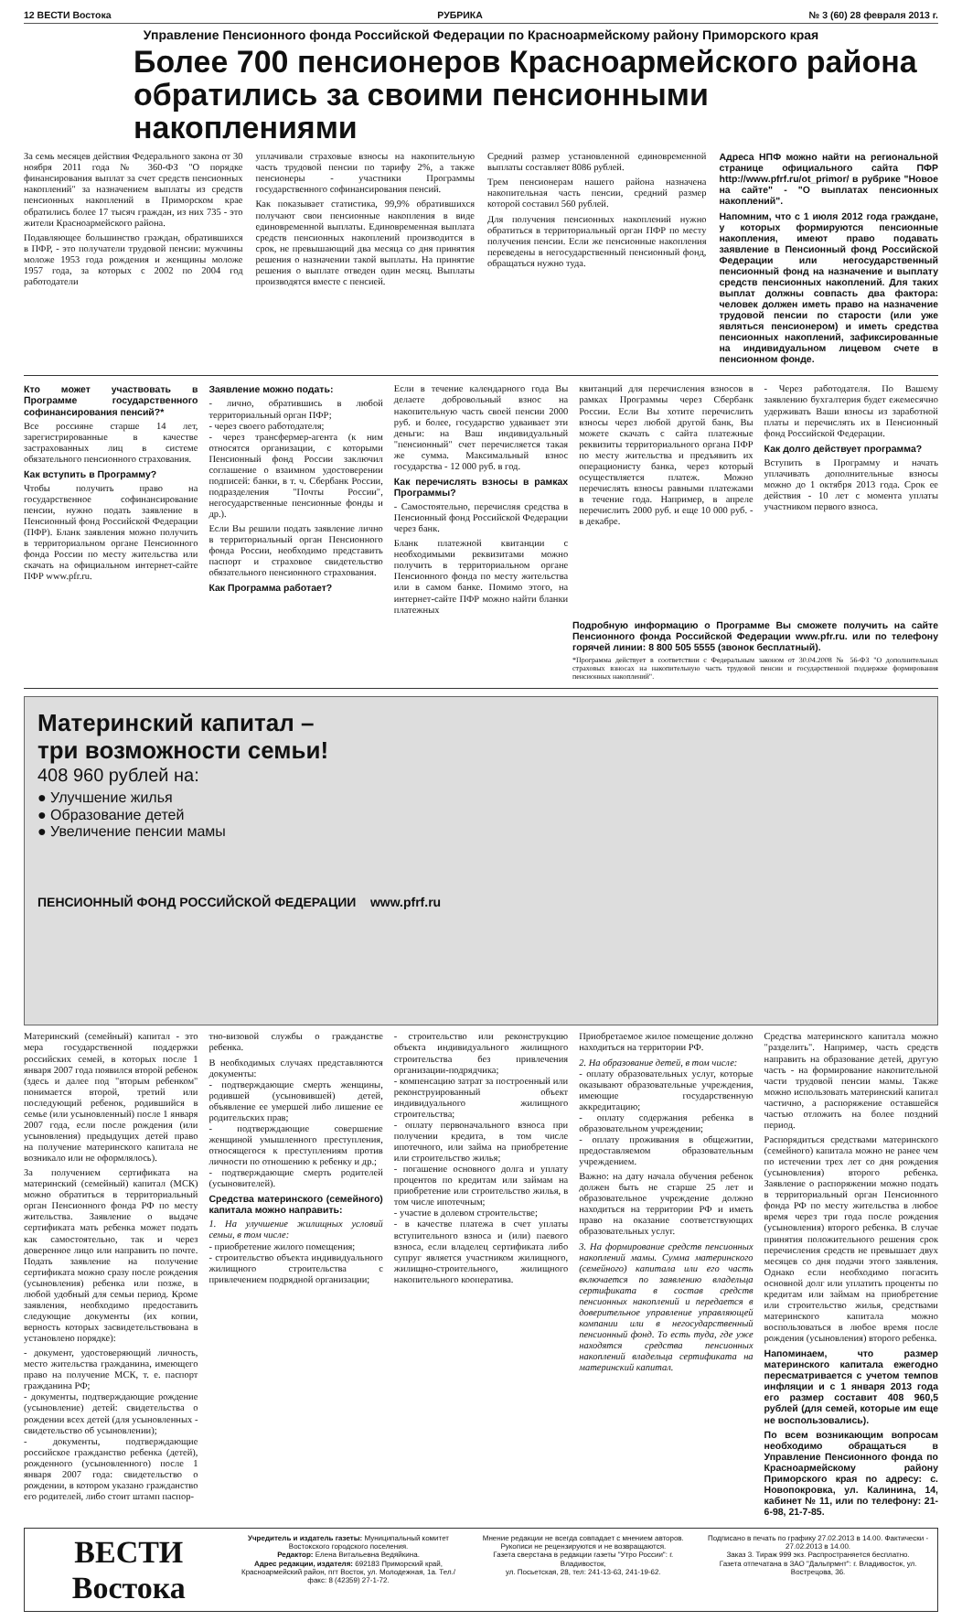12 ВЕСТИ Востока РУБРИКА № 3 (60) 28 февраля 2013 г.
Управление Пенсионного фонда Российской Федерации по Красноармейскому району Приморского края
Более 700 пенсионеров Красноармейского района обратились за своими пенсионными накоплениями
За семь месяцев действия Федерального закона от 30 ноября 2011 года № 360-ФЗ "О порядке финансирования выплат за счет средств пенсионных накоплений" за назначением выплаты из средств пенсионных накоплений в Приморском крае обратились более 17 тысяч граждан, из них 735 - это жители Красноармейского района.
Подавляющее большинство граждан, обратившихся в ПФР, - это получатели трудовой пенсии: мужчины моложе 1953 года рождения и женщины моложе 1957 года, за которых с 2002 по 2004 год работодатели
уплачивали страховые взносы на накопительную часть трудовой пенсии по тарифу 2%, а также пенсионеры - участники Программы государственного софинансирования пенсий.
Как показывает статистика, 99,9% обратившихся получают свои пенсионные накопления в виде единовременной выплаты. Единовременная выплата средств пенсионных накоплений производится в срок, не превышающий два месяца со дня принятия решения о назначении такой выплаты. На принятие решения о выплате отведен один месяц. Выплаты производятся вместе с пенсией.
Средний размер установленной единовременной выплаты составляет 8086 рублей.
Трем пенсионерам нашего района назначена накопительная часть пенсии, средний размер которой составил 560 рублей.
Для получения пенсионных накоплений нужно обратиться в территориальный орган ПФР по месту получения пенсии. Если же пенсионные накопления переведены в негосударственный пенсионный фонд, обращаться нужно туда.
Адреса НПФ можно найти на региональной странице официального сайта ПФР http://www.pfrf.ru/ot_primor/ в рубрике "Новое на сайте" - "О выплатах пенсионных накоплений".
Напомним, что с 1 июля 2012 года граждане, у которых формируются пенсионные накопления, имеют право подавать заявление в Пенсионный фонд Российской Федерации или негосударственный пенсионный фонд на назначение и выплату средств пенсионных накоплений. Для таких выплат должны совпасть два фактора: человек должен иметь право на назначение трудовой пенсии по старости (или уже являться пенсионером) и иметь средства пенсионных накоплений, зафиксированные на индивидуальном лицевом счете в пенсионном фонде.
Кто может участвовать в Программе государственного софинансирования пенсий?*
Все россияне старше 14 лет, зарегистрированные в качестве застрахованных лиц в системе обязательного пенсионного страхования.
Как вступить в Программу?
Чтобы получить право на государственное софинансирование пенсии, нужно подать заявление в Пенсионный фонд Российской Федерации (ПФР). Бланк заявления можно получить в территориальном органе Пенсионного фонда России по месту жительства или скачать на официальном интернет-сайте ПФР www.pfr.ru.
Заявление можно подать:
- лично, обратившись в любой территориальный орган ПФР;
- через своего работодателя;
- через трансфермер-агента (к ним относятся организации, с которыми Пенсионный фонд России заключил соглашение о взаимном удостоверении подписей: банки, в т. ч. Сбербанк России, подразделения "Почты России", негосударственные пенсионные фонды и др.).
Если Вы решили подать заявление лично в территориальный орган Пенсионного фонда России, необходимо представить паспорт и страховое свидетельство обязательного пенсионного страхования.
Как Программа работает?
Если в течение календарного года Вы делаете добровольный взнос на накопительную часть своей пенсии 2000 руб. и более, государство удваивает эти деньги: на Ваш индивидуальный "пенсионный" счет перечисляется такая же сумма. Максимальный взнос государства - 12 000 руб. в год.
Как перечислять взносы в рамках Программы?
- Самостоятельно, перечисляя средства в Пенсионный фонд Российской Федерации через банк.
Бланк платежной квитанции с необходимыми реквизитами можно получить в территориальном органе Пенсионного фонда по месту жительства или в самом банке. Помимо этого, на интернет-сайте ПФР можно найти бланки платежных
квитанций для перечисления взносов в рамках Программы через Сбербанк России. Если Вы хотите перечислить взносы через любой другой банк, Вы можете скачать с сайта платежные реквизиты территориального органа ПФР по месту жительства и предъявить их операционисту банка, через который осуществляется платеж. Можно перечислять взносы равными платежами в течение года. Например, в апреле перечислить 2000 руб. и еще 10 000 руб. - в декабре.
- Через работодателя. По Вашему заявлению бухгалтерия будет ежемесячно удерживать Ваши взносы из заработной платы и перечислять их в Пенсионный фонд Российской Федерации.
Как долго действует программа?
Вступить в Программу и начать уплачивать дополнительные взносы можно до 1 октября 2013 года. Срок ее действия - 10 лет с момента уплаты участником первого взноса.
Подробную информацию о Программе Вы сможете получить на сайте Пенсионного фонда Российской Федерации www.pfr.ru. или по телефону горячей линии: 8 800 505 5555 (звонок бесплатный).
*Программа действует в соответствии с Федеральным законом от 30.04.2008 № 56-ФЗ "О дополнительных страховых взносах на накопительную часть трудовой пенсии и государственной поддержке формирования пенсионных накоплений".
Материнский капитал –
три возможности семьи!
408 960 рублей на:
● Улучшение жилья
● Образование детей
● Увеличение пенсии мамы
ПЕНСИОННЫЙ ФОНД РОССИЙСКОЙ ФЕДЕРАЦИИ www.pfrf.ru
Материнский (семейный) капитал - это мера государственной поддержки российских семей, в которых после 1 января 2007 года появился второй ребенок (здесь и далее под "вторым ребенком" понимается второй, третий или последующий ребенок, родившийся в семье (или усыновленный) после 1 января 2007 года, если после рождения (или усыновления) предыдущих детей право на получение материнского капитала не возникало или не оформлялось).
За получением сертификата на материнский (семейный) капитал (МСК) можно обратиться в территориальный орган Пенсионного фонда РФ по месту жительства. Заявление о выдаче сертификата мать ребенка может подать как самостоятельно, так и через доверенное лицо или направить по почте. Подать заявление на получение сертификата можно сразу после рождения (усыновления) ребенка или позже, в любой удобный для семьи период. Кроме заявления, необходимо предоставить следующие документы (их копии, верность которых засвидетельствована в установлено порядке):
- документ, удостоверяющий личность, место жительства гражданина, имеющего право на получение МСК, т. е. паспорт гражданина РФ;
- документы, подтверждающие рождение (усыновление) детей: свидетельства о рождении всех детей (для усыновленных - свидетельство об усыновлении);
- документы, подтверждающие российское гражданство ребенка (детей), рожденного (усыновленного) после 1 января 2007 года: свидетельство о рождении, в котором указано гражданство его родителей, либо стоит штамп паспор-
тно-визовой службы о гражданстве ребенка.
В необходимых случаях представляются документы:
- подтверждающие смерть женщины, родившей (усыновившей) детей, объявление ее умершей либо лишение ее родительских прав;
- подтверждающие совершение женщиной умышленного преступления, относящегося к преступлениям против личности по отношению к ребенку и др.;
- подтверждающие смерть родителей (усыновителей).
Средства материнского (семейного) капитала можно направить:
1. На улучшение жилищных условий семьи, в том числе:
- приобретение жилого помещения;
- строительство объекта индивидуального жилищного строительства с привлечением подрядной организации;
- строительство или реконструкцию объекта индивидуального жилищного строительства без привлечения организации-подрядчика;
- компенсацию затрат за построенный или реконструированный объект индивидуального жилищного строительства;
- оплату первоначального взноса при получении кредита, в том числе ипотечного, или займа на приобретение или строительство жилья;
- погашение основного долга и уплату процентов по кредитам или займам на приобретение или строительство жилья, в том числе ипотечным;
- участие в долевом строительстве;
- в качестве платежа в счет уплаты вступительного взноса и (или) паевого взноса, если владелец сертификата либо супруг является участником жилищного, жилищно-строительного, жилищного накопительного кооператива.
Приобретаемое жилое помещение должно находиться на территории РФ.
2. На образование детей, в том числе:
- оплату образовательных услуг, которые оказывают образовательные учреждения, имеющие государственную аккредитацию;
- оплату содержания ребенка в образовательном учреждении;
- оплату проживания в общежитии, предоставляемом образовательным учреждением.
Важно: на дату начала обучения ребенок должен быть не старше 25 лет и образовательное учреждение должно находиться на территории РФ и иметь право на оказание соответствующих образовательных услуг.
3. На формирование средств пенсионных накоплений мамы. Сумма материнского (семейного) капитала или его часть включается по заявлению владельца сертификата в состав средств пенсионных накоплений и передается в доверительное управление управляющей компании или в негосударственный пенсионный фонд. То есть туда, где уже находятся средства пенсионных накоплений владельца сертификата на материнский капитал.
Средства материнского капитала можно "разделить". Например, часть средств направить на образование детей, другую часть - на формирование накопительной части трудовой пенсии мамы. Также можно использовать материнский капитал частично, а распоряжение оставшейся частью отложить на более поздний период.
Распорядиться средствами материнского (семейного) капитала можно не ранее чем по истечении трех лет со дня рождения (усыновления) второго ребенка. Заявление о распоряжении можно подать в территориальный орган Пенсионного фонда РФ по месту жительства в любое время через три года после рождения (усыновления) второго ребенка. В случае принятия положительного решения срок перечисления средств не превышает двух месяцев со дня подачи этого заявления. Однако если необходимо погасить основной долг или уплатить проценты по кредитам или займам на приобретение или строительство жилья, средствами материнского капитала можно воспользоваться в любое время после рождения (усыновления) второго ребенка.
Напоминаем, что размер материнского капитала ежегодно пересматривается с учетом темпов инфляции и с 1 января 2013 года его размер составит 408 960,5 рублей (для семей, которые им еще не воспользовались).
По всем возникающим вопросам необходимо обращаться в Управление Пенсионного фонда по Красноармейскому району Приморского края по адресу: с. Новопокровка, ул. Калинина, 14, кабинет № 11, или по телефону: 21-6-98, 21-7-85.
ВЕСТИ
Востока
Учредитель и издатель газеты: Муниципальный комитет Востокского городского поселения.
Редактор: Елена Витальевна Ведяйкина.
Адрес редакции, издателя: 692183 Приморский край, Красноармейский район, пгт Восток, ул. Молодежная, 1а. Тел./факс: 8 (42359) 27-1-72.
Мнение редакции не всегда совпадает с мнением авторов.
Рукописи не рецензируются и не возвращаются.
Газета сверстана в редакции газеты "Утро России": г. Владивосток,
ул. Посьетская, 28, тел: 241-13-63, 241-19-62.
Подписано в печать по графику 27.02.2013 в 14.00. Фактически - 27.02.2013 в 14.00.
Заказ 3. Тираж 999 экз. Распространяется бесплатно.
Газета отпечатана в ЗАО "Дальпрмнт": г. Владивосток, ул. Вострецова, 36.